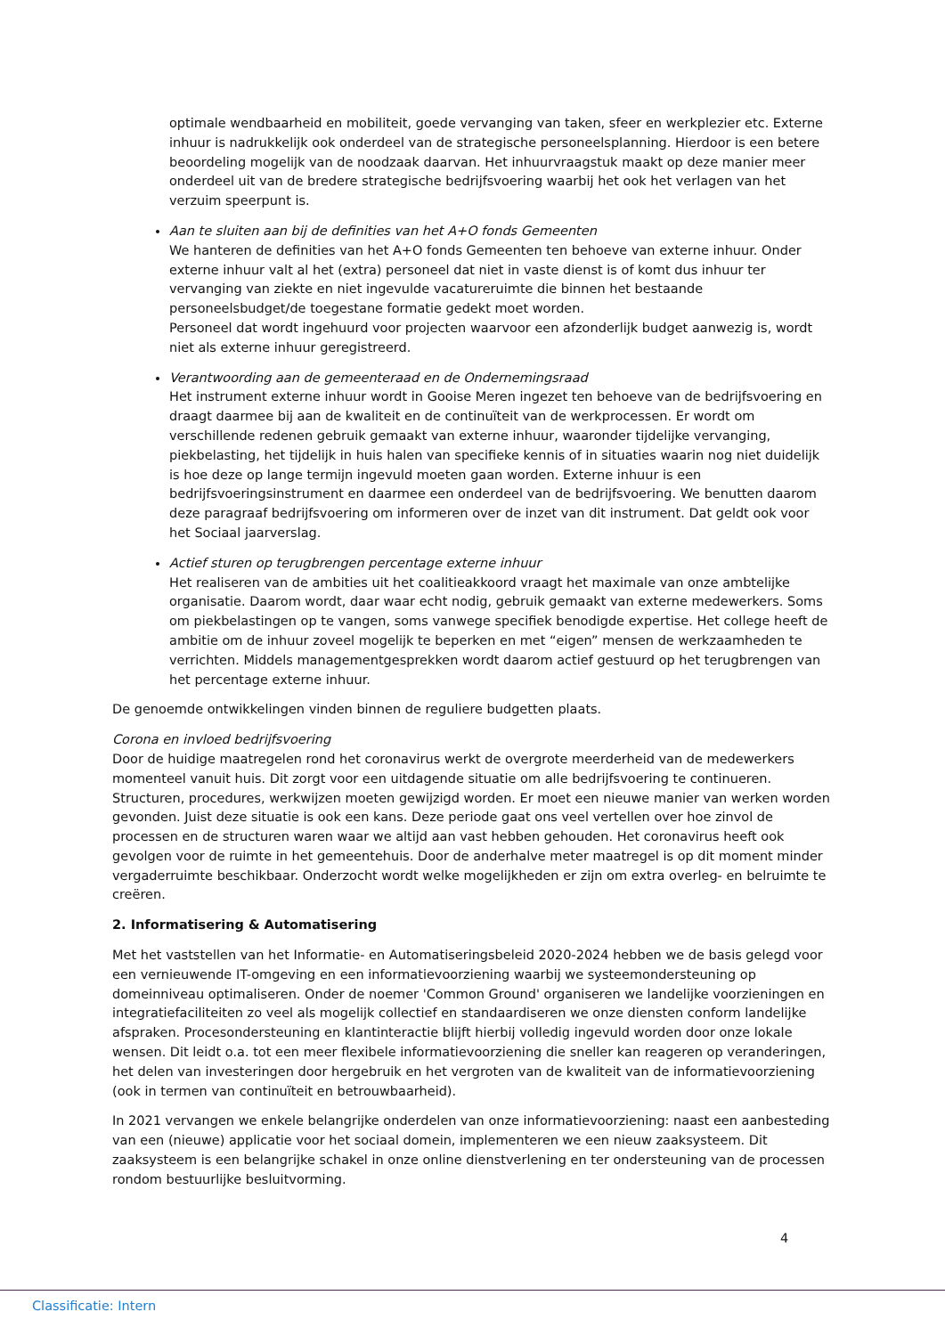optimale wendbaarheid en mobiliteit, goede vervanging van taken, sfeer en werkplezier etc. Externe inhuur is nadrukkelijk ook onderdeel van de strategische personeelsplanning. Hierdoor is een betere beoordeling mogelijk van de noodzaak daarvan. Het inhuurvraagstuk maakt op deze manier meer onderdeel uit van de bredere strategische bedrijfsvoering waarbij het ook het verlagen van het verzuim speerpunt is.
Aan te sluiten aan bij de definities van het A+O fonds Gemeenten
We hanteren de definities van het A+O fonds Gemeenten ten behoeve van externe inhuur. Onder externe inhuur valt al het (extra) personeel dat niet in vaste dienst is of komt dus inhuur ter vervanging van ziekte en niet ingevulde vacatureruimte die binnen het bestaande personeelsbudget/de toegestane formatie gedekt moet worden.
Personeel dat wordt ingehuurd voor projecten waarvoor een afzonderlijk budget aanwezig is, wordt niet als externe inhuur geregistreerd.
Verantwoording aan de gemeenteraad en de Ondernemingsraad
Het instrument externe inhuur wordt in Gooise Meren ingezet ten behoeve van de bedrijfsvoering en draagt daarmee bij aan de kwaliteit en de continuïteit van de werkprocessen. Er wordt om verschillende redenen gebruik gemaakt van externe inhuur, waaronder tijdelijke vervanging, piekbelasting, het tijdelijk in huis halen van specifieke kennis of in situaties waarin nog niet duidelijk is hoe deze op lange termijn ingevuld moeten gaan worden. Externe inhuur is een bedrijfsvoeringsinstrument en daarmee een onderdeel van de bedrijfsvoering. We benutten daarom deze paragraaf bedrijfsvoering om informeren over de inzet van dit instrument. Dat geldt ook voor het Sociaal jaarverslag.
Actief sturen op terugbrengen percentage externe inhuur
Het realiseren van de ambities uit het coalitieakkoord vraagt het maximale van onze ambtelijke organisatie. Daarom wordt, daar waar echt nodig, gebruik gemaakt van externe medewerkers. Soms om piekbelastingen op te vangen, soms vanwege specifiek benodigde expertise. Het college heeft de ambitie om de inhuur zoveel mogelijk te beperken en met “eigen” mensen de werkzaamheden te verrichten. Middels managementgesprekken wordt daarom actief gestuurd op het terugbrengen van het percentage externe inhuur.
De genoemde ontwikkelingen vinden binnen de reguliere budgetten plaats.
Corona en invloed bedrijfsvoering
Door de huidige maatregelen rond het coronavirus werkt de overgrote meerderheid van de medewerkers momenteel vanuit huis. Dit zorgt voor een uitdagende situatie om alle bedrijfsvoering te continueren. Structuren, procedures, werkwijzen moeten gewijzigd worden. Er moet een nieuwe manier van werken worden gevonden. Juist deze situatie is ook een kans. Deze periode gaat ons veel vertellen over hoe zinvol de processen en de structuren waren waar we altijd aan vast hebben gehouden. Het coronavirus heeft ook gevolgen voor de ruimte in het gemeentehuis. Door de anderhalve meter maatregel is op dit moment minder vergaderruimte beschikbaar. Onderzocht wordt welke mogelijkheden er zijn om extra overleg- en belruimte te creëren.
2. Informatisering & Automatisering
Met het vaststellen van het Informatie- en Automatiseringsbeleid 2020-2024 hebben we de basis gelegd voor een vernieuwende IT-omgeving en een informatievoorziening waarbij we systeemondersteuning op domeinniveau optimaliseren. Onder de noemer 'Common Ground' organiseren we landelijke voorzieningen en integratiefaciliteiten zo veel als mogelijk collectief en standaardiseren we onze diensten conform landelijke afspraken. Procesondersteuning en klantinteractie blijft hierbij volledig ingevuld worden door onze lokale wensen. Dit leidt o.a. tot een meer flexibele informatievoorziening die sneller kan reageren op veranderingen, het delen van investeringen door hergebruik en het vergroten van de kwaliteit van de informatievoorziening (ook in termen van continuïteit en betrouwbaarheid).
In 2021 vervangen we enkele belangrijke onderdelen van onze informatievoorziening: naast een aanbesteding van een (nieuwe) applicatie voor het sociaal domein, implementeren we een nieuw zaaksysteem. Dit zaaksysteem is een belangrijke schakel in onze online dienstverlening en ter ondersteuning van de processen rondom bestuurlijke besluitvorming.
4
Classificatie: Intern